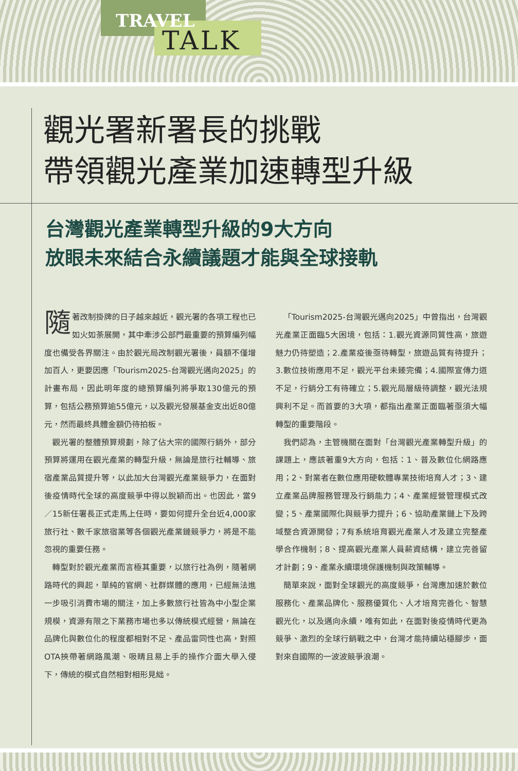TRAVEL
TALK
觀光署新署長的挑戰
帶領觀光產業加速轉型升級
台灣觀光產業轉型升級的9大方向
放眼未來結合永續議題才能與全球接軌
隨著改制掛牌的日子越來越近，觀光署的各項工程也已如火如荼展開，其中牽涉公部門最重要的預算編列幅度也備受各界關注。由於觀光局改制觀光署後，員額不僅增加百人，更要因應「Tourism2025-台灣觀光邁向2025」的計畫布局，因此明年度的總預算編列將爭取130億元的預算，包括公務預算逾55億元，以及觀光發展基金支出近80億元，然而最終具體金額仍待拍板。
觀光署的整體預算規劃，除了佔大宗的國際行銷外，部分預算將運用在觀光產業的轉型升級，無論是旅行社輔導、旅宿產業品質提升等，以此加大台灣觀光產業競爭力，在面對後疫情時代全球的高度競爭中得以脫穎而出。也因此，當9／15新任署長正式走馬上任時，要如何提升全台近4,000家旅行社、數千家旅宿業等各個觀光產業鏈競爭力，將是不能忽視的重要任務。
轉型對於觀光產業而言極其重要，以旅行社為例，隨著網路時代的興起，單純的官網、社群媒體的應用，已經無法進一步吸引消費市場的關注，加上多數旅行社皆為中小型企業規模，資源有限之下業務市場也多以傳統模式經營，無論在品牌化與數位化的程度都相對不足、產品雷同性也高，對照OTA挾帶著網路風潮、吸睛且易上手的操作介面大舉入侵下，傳統的模式自然相對相形見絀。
「Tourism2025-台灣觀光邁向2025」中曾指出，台灣觀光產業正面臨5大困境，包括：1.觀光資源同質性高，旅遊魅力仍待塑造；2.產業疫後亟待轉型，旅遊品質有待提升；3.數位技術應用不足，觀光平台未臻完備；4.國際宣傳力道不足，行銷分工有待確立；5.觀光局層級待調整，觀光法規興利不足。而首要的3大項，都指出產業正面臨著亟須大幅轉型的重要階段。
我們認為，主管機關在面對「台灣觀光產業轉型升級」的課題上，應該著重9大方向，包括：1、普及數位化網路應用；2、對業者在數位應用硬軟體專業技術培育人才；3、建立產業品牌服務管理及行銷能力；4、產業經營管理模式改變；5、產業國際化與競爭力提升；6、協助產業鏈上下及跨域整合資源開發；7有系統培育觀光產業人才及建立完整產學合作機制；8、提高觀光產業人員薪資結構，建立完善留才計劃；9、產業永續環境保護機制與政策輔導。
簡單來說，面對全球觀光的高度競爭，台灣應加速於數位服務化、產業品牌化、服務優質化、人才培育完善化、智慧觀光化，以及邁向永續，唯有如此，在面對後疫情時代更為競爭、激烈的全球行銷戰之中，台灣才能持續站穩腳步，面對來自國際的一波波競爭浪潮。